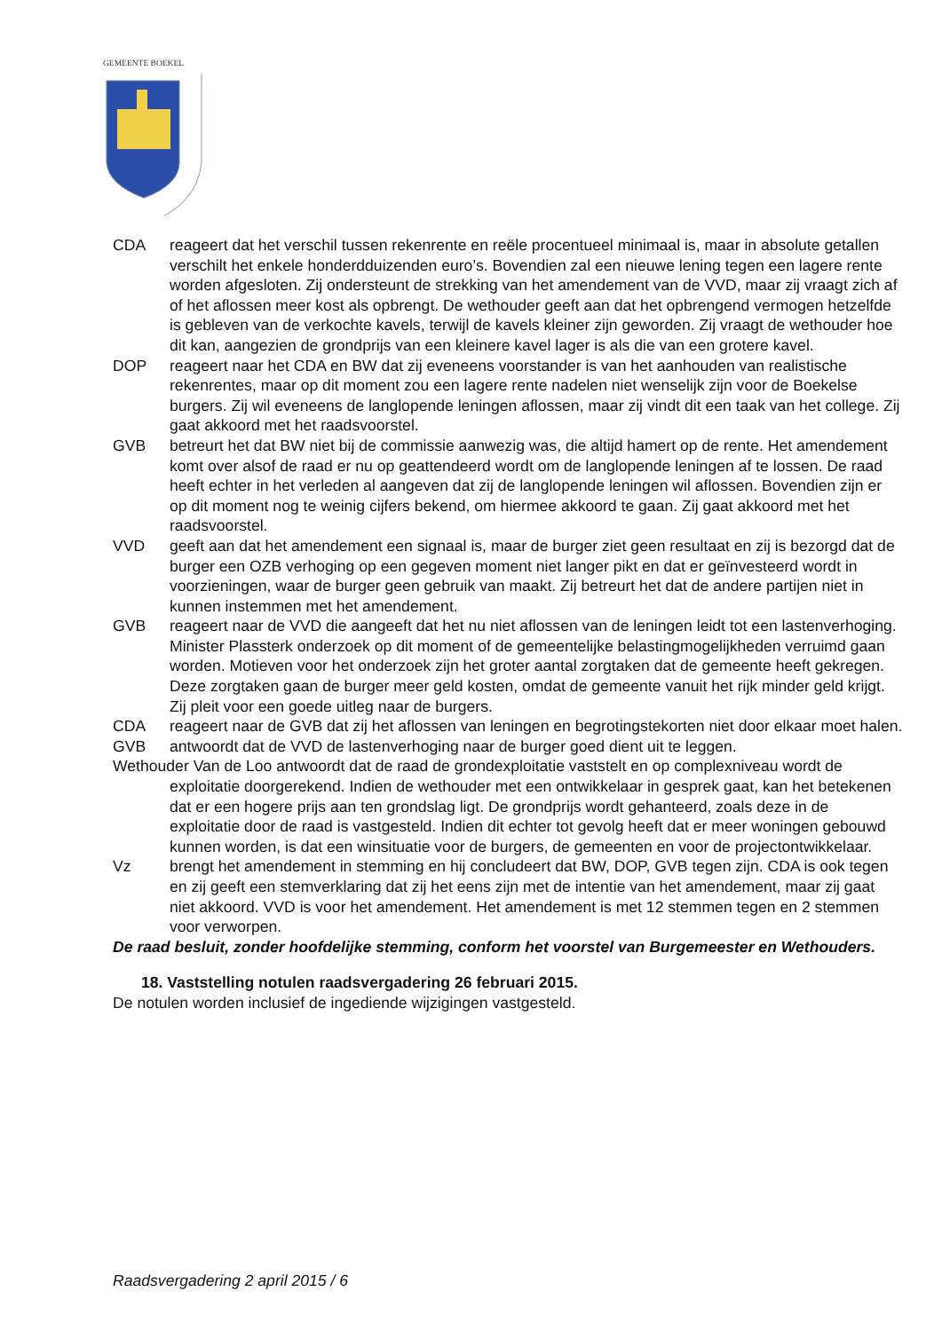GEMEENTE BOEKEL
CDA reageert dat het verschil tussen rekenrente en reële procentueel minimaal is, maar in absolute getallen verschilt het enkele honderdduizenden euro’s. Bovendien zal een nieuwe lening tegen een lagere rente worden afgesloten. Zij ondersteunt de strekking van het amendement van de VVD, maar zij vraagt zich af of het aflossen meer kost als opbrengt. De wethouder geeft aan dat het opbrengend vermogen hetzelfde is gebleven van de verkochte kavels, terwijl de kavels kleiner zijn geworden. Zij vraagt de wethouder hoe dit kan, aangezien de grondprijs van een kleinere kavel lager is als die van een grotere kavel.
DOP reageert naar het CDA en BW dat zij eveneens voorstander is van het aanhouden van realistische rekenrentes, maar op dit moment zou een lagere rente nadelen niet wenselijk zijn voor de Boekelse burgers. Zij wil eveneens de langlopende leningen aflossen, maar zij vindt dit een taak van het college. Zij gaat akkoord met het raadsvoorstel.
GVB betreurt het dat BW niet bij de commissie aanwezig was, die altijd hamert op de rente. Het amendement komt over alsof de raad er nu op geattendeerd wordt om de langlopende leningen af te lossen. De raad heeft echter in het verleden al aangeven dat zij de langlopende leningen wil aflossen. Bovendien zijn er op dit moment nog te weinig cijfers bekend, om hiermee akkoord te gaan. Zij gaat akkoord met het raadsvoorstel.
VVD geeft aan dat het amendement een signaal is, maar de burger ziet geen resultaat en zij is bezorgd dat de burger een OZB verhoging op een gegeven moment niet langer pikt en dat er geïnvesteerd wordt in voorzieningen, waar de burger geen gebruik van maakt. Zij betreurt het dat de andere partijen niet in kunnen instemmen met het amendement.
GVB reageert naar de VVD die aangeeft dat het nu niet aflossen van de leningen leidt tot een lastenverhoging. Minister Plassterk onderzoek op dit moment of de gemeentelijke belastingmogelijkheden verruimd gaan worden. Motieven voor het onderzoek zijn het groter aantal zorgtaken dat de gemeente heeft gekregen. Deze zorgtaken gaan de burger meer geld kosten, omdat de gemeente vanuit het rijk minder geld krijgt. Zij pleit voor een goede uitleg naar de burgers.
CDA reageert naar de GVB dat zij het aflossen van leningen en begrotingstekorten niet door elkaar moet halen.
GVB antwoordt dat de VVD de lastenverhoging naar de burger goed dient uit te leggen.
Wethouder Van de Loo antwoordt dat de raad de grondexploitatie vaststelt en op complexniveau wordt de exploitatie doorgerekend. Indien de wethouder met een ontwikkelaar in gesprek gaat, kan het betekenen dat er een hogere prijs aan ten grondslag ligt. De grondprijs wordt gehanteerd, zoals deze in de exploitatie door de raad is vastgesteld. Indien dit echter tot gevolg heeft dat er meer woningen gebouwd kunnen worden, is dat een winsituatie voor de burgers, de gemeenten en voor de projectontwikkelaar.
Vz brengt het amendement in stemming en hij concludeert dat BW, DOP, GVB tegen zijn. CDA is ook tegen en zij geeft een stemverklaring dat zij het eens zijn met de intentie van het amendement, maar zij gaat niet akkoord. VVD is voor het amendement. Het amendement is met 12 stemmen tegen en 2 stemmen voor verworpen.
De raad besluit, zonder hoofdelijke stemming, conform het voorstel van Burgemeester en Wethouders.
18. Vaststelling notulen raadsvergadering 26 februari 2015.
De notulen worden inclusief de ingediende wijzigingen vastgesteld.
Raadsvergadering 2 april 2015 / 6